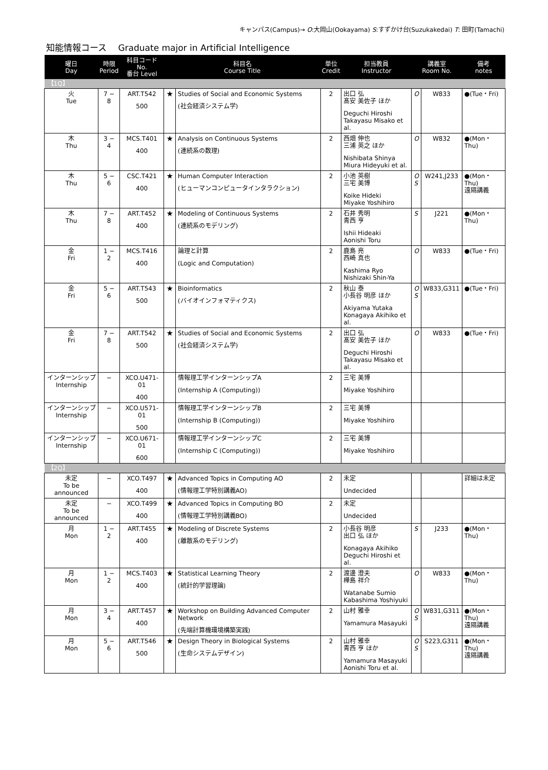キャンパス(Campus)→ O:大岡山(Ookayama) S:すずかけ台(Suzukakedai) T: 田町(Tamachi)
知能情報コース　 Graduate major in Artificial Intelligence
| 曜日 Day | 時限 Period | 科目コード No. 番台 Level | 科目名 Course Title | | 単位 Credit | 担当教員 Instructor | 講義室 Room No. | | 備考 notes |
| --- | --- | --- | --- | --- | --- | --- | --- | --- | --- |
| 【1Q】 | | | | | | | | | |
| 火 Tue | 7 − 8 | ART.T542 500 | ★ | Studies of Social and Economic Systems (社会経済システム学) | 2 | 出口 弘 髙安 美佐子 ほか Deguchi Hiroshi Takayasu Misako et al. | O | W833 | ●(Tue・Fri) |
| 木 Thu | 3 − 4 | MCS.T401 400 | ★ | Analysis on Continuous Systems (連続系の数理) | 2 | 西畑 伸也 三浦 英之 ほか Nishibata Shinya Miura Hideyuki et al. | O | W832 | ●(Mon・Thu) |
| 木 Thu | 5 − 6 | CSC.T421 400 | ★ | Human Computer Interaction (ヒューマンコンピュータインタラクション) | 2 | 小池 英樹 三宅 美博 Koike Hideki Miyake Yoshihiro | O S | W241,J233 | ●(Mon・Thu) 遠隔講義 |
| 木 Thu | 7 − 8 | ART.T452 400 | ★ | Modeling of Continuous Systems (連続系のモデリング) | 2 | 石井 秀明 青西 亨 Ishii Hideaki Aonishi Toru | S | J221 | ●(Mon・Thu) |
| 金 Fri | 1 − 2 | MCS.T416 400 | | 論理と計算 (Logic and Computation) | 2 | 鹿島 亮 西崎 真也 Kashima Ryo Nishizaki Shin-Ya | O | W833 | ●(Tue・Fri) |
| 金 Fri | 5 − 6 | ART.T543 500 | ★ | Bioinformatics (バイオインフォマティクス) | 2 | 秋山 泰 小長谷 明彦 ほか Akiyama Yutaka Konagaya Akihiko et al. | O S | W833,G311 | ●(Tue・Fri) |
| 金 Fri | 7 − 8 | ART.T542 500 | ★ | Studies of Social and Economic Systems (社会経済システム学) | 2 | 出口 弘 髙安 美佐子 ほか Deguchi Hiroshi Takayasu Misako et al. | O | W833 | ●(Tue・Fri) |
| インターンシップ Internship | − | XCO.U471-01 400 | | 情報理工学インターンシップA (Internship A (Computing)) | 2 | 三宅 美博 Miyake Yoshihiro | | | |
| インターンシップ Internship | − | XCO.U571-01 500 | | 情報理工学インターンシップB (Internship B (Computing)) | 2 | 三宅 美博 Miyake Yoshihiro | | | |
| インターンシップ Internship | − | XCO.U671-01 600 | | 情報理工学インターンシップC (Internship C (Computing)) | 2 | 三宅 美博 Miyake Yoshihiro | | | |
| 【2Q】 | | | | | | | | | |
| 未定 To be announced | − | XCO.T497 400 | ★ | Advanced Topics in Computing AO (情報理工学特別講義AO) | 2 | 未定 Undecided | | | 詳細は未定 |
| 未定 To be announced | − | XCO.T499 400 | ★ | Advanced Topics in Computing BO (情報理工学特別講義BO) | 2 | 未定 Undecided | | | |
| 月 Mon | 1 − 2 | ART.T455 400 | ★ | Modeling of Discrete Systems (離散系のモデリング) | 2 | 小長谷 明彦 出口 弘 ほか Konagaya Akihiko Deguchi Hiroshi et al. | S | J233 | ●(Mon・Thu) |
| 月 Mon | 1 − 2 | MCS.T403 400 | ★ | Statistical Learning Theory (統計的学習理論) | 2 | 渡邊 澄夫 樺島 祥介 Watanabe Sumio Kabashima Yoshiyuki | O | W833 | ●(Mon・Thu) |
| 月 Mon | 3 − 4 | ART.T457 400 | ★ | Workshop on Building Advanced Computer Network (先端計算機環境構築実践) | 2 | 山村 雅幸 Yamamura Masayuki | O S | W831,G311 | ●(Mon・Thu) 遠隔講義 |
| 月 Mon | 5 − 6 | ART.T546 500 | ★ | Design Theory in Biological Systems (生命システムデザイン) | 2 | 山村 雅幸 青西 亨 ほか Yamamura Masayuki Aonishi Toru et al. | O S | S223,G311 | ●(Mon・Thu) 遠隔講義 |